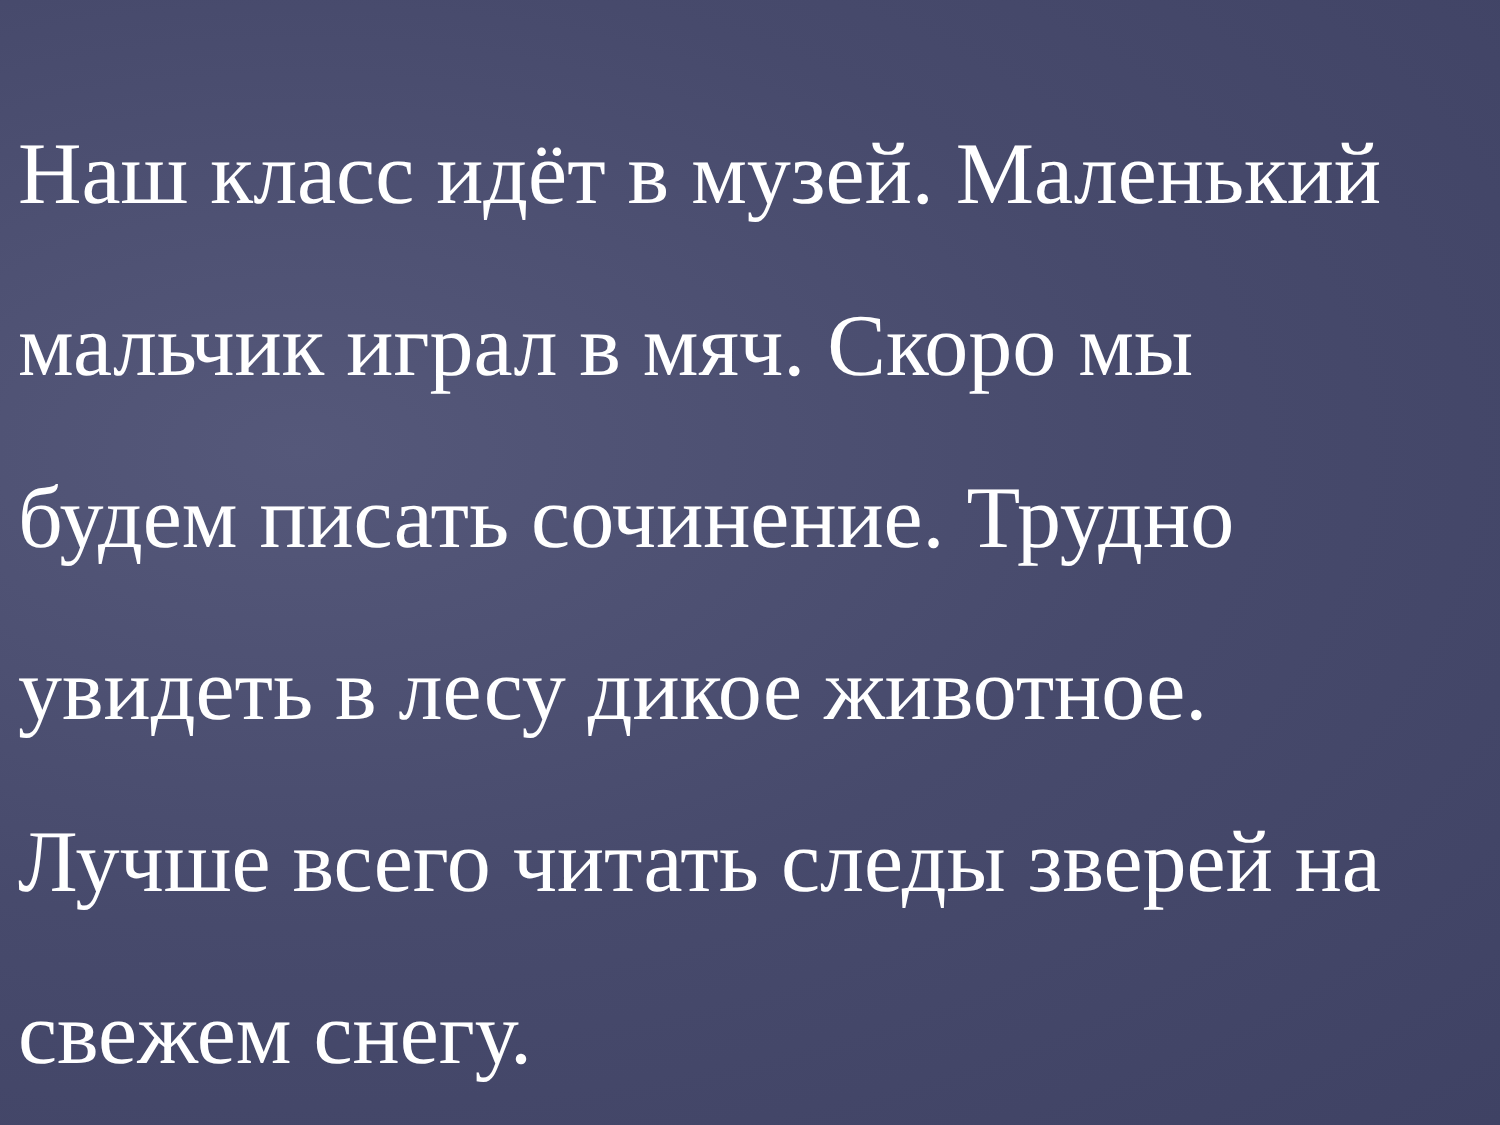Наш класс идёт в музей. Маленький
мальчик играл в мяч. Скоро мы
будем писать сочинение. Трудно
увидеть в лесу дикое животное.
Лучше всего читать следы зверей на
свежем снегу.